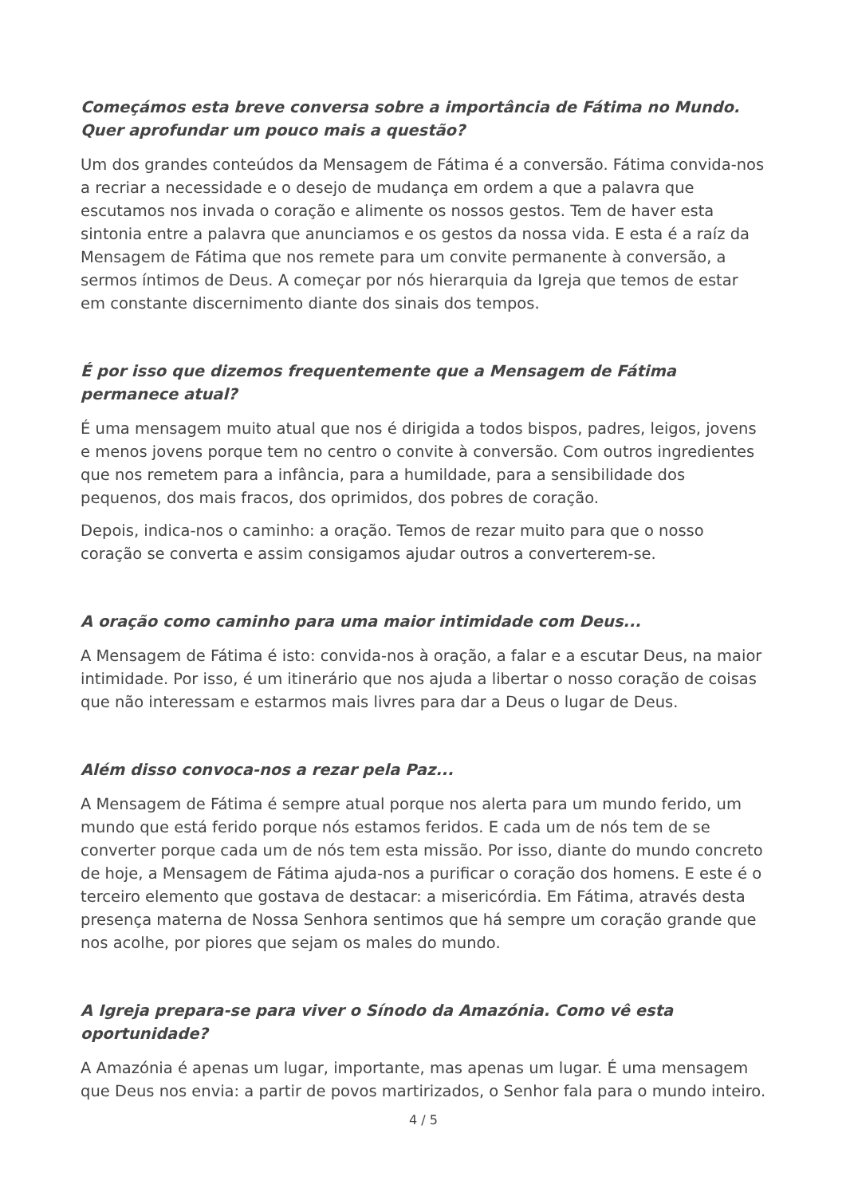Começámos esta breve conversa sobre a importância de Fátima no Mundo. Quer aprofundar um pouco mais a questão?
Um dos grandes conteúdos da Mensagem de Fátima é a conversão. Fátima convida-nos a recriar a necessidade e o desejo de mudança em ordem a que a palavra que escutamos nos invada o coração e alimente os nossos gestos. Tem de haver esta sintonia entre a palavra que anunciamos e os gestos da nossa vida. E esta é a raíz da Mensagem de Fátima que nos remete para um convite permanente à conversão, a sermos íntimos de Deus. A começar por nós hierarquia da Igreja que temos de estar em constante discernimento diante dos sinais dos tempos.
É por isso que dizemos frequentemente que a Mensagem de Fátima permanece atual?
É uma mensagem muito atual que nos é dirigida a todos bispos, padres, leigos, jovens e menos jovens porque tem no centro o convite à conversão. Com outros ingredientes que nos remetem para a infância, para a humildade, para a sensibilidade dos pequenos, dos mais fracos, dos oprimidos, dos pobres de coração.
Depois, indica-nos o caminho: a oração. Temos de rezar muito para que o nosso coração se converta e assim consigamos ajudar outros a converterem-se.
A oração como caminho para uma maior intimidade com Deus...
A Mensagem de Fátima é isto: convida-nos à oração, a falar e a escutar Deus, na maior intimidade. Por isso, é um itinerário que nos ajuda a libertar o nosso coração de coisas que não interessam e estarmos mais livres para dar a Deus o lugar de Deus.
Além disso convoca-nos a rezar pela Paz...
A Mensagem de Fátima é sempre atual porque nos alerta para um mundo ferido, um mundo que está ferido porque nós estamos feridos. E cada um de nós tem de se converter porque cada um de nós tem esta missão. Por isso, diante do mundo concreto de hoje, a Mensagem de Fátima ajuda-nos a purificar o coração dos homens. E este é o terceiro elemento que gostava de destacar: a misericórdia. Em Fátima, através desta presença materna de Nossa Senhora sentimos que há sempre um coração grande que nos acolhe, por piores que sejam os males do mundo.
A Igreja prepara-se para viver o Sínodo da Amazónia. Como vê esta oportunidade?
A Amazónia é apenas um lugar, importante, mas apenas um lugar. É uma mensagem que Deus nos envia: a partir de povos martirizados, o Senhor fala para o mundo inteiro.
4 / 5